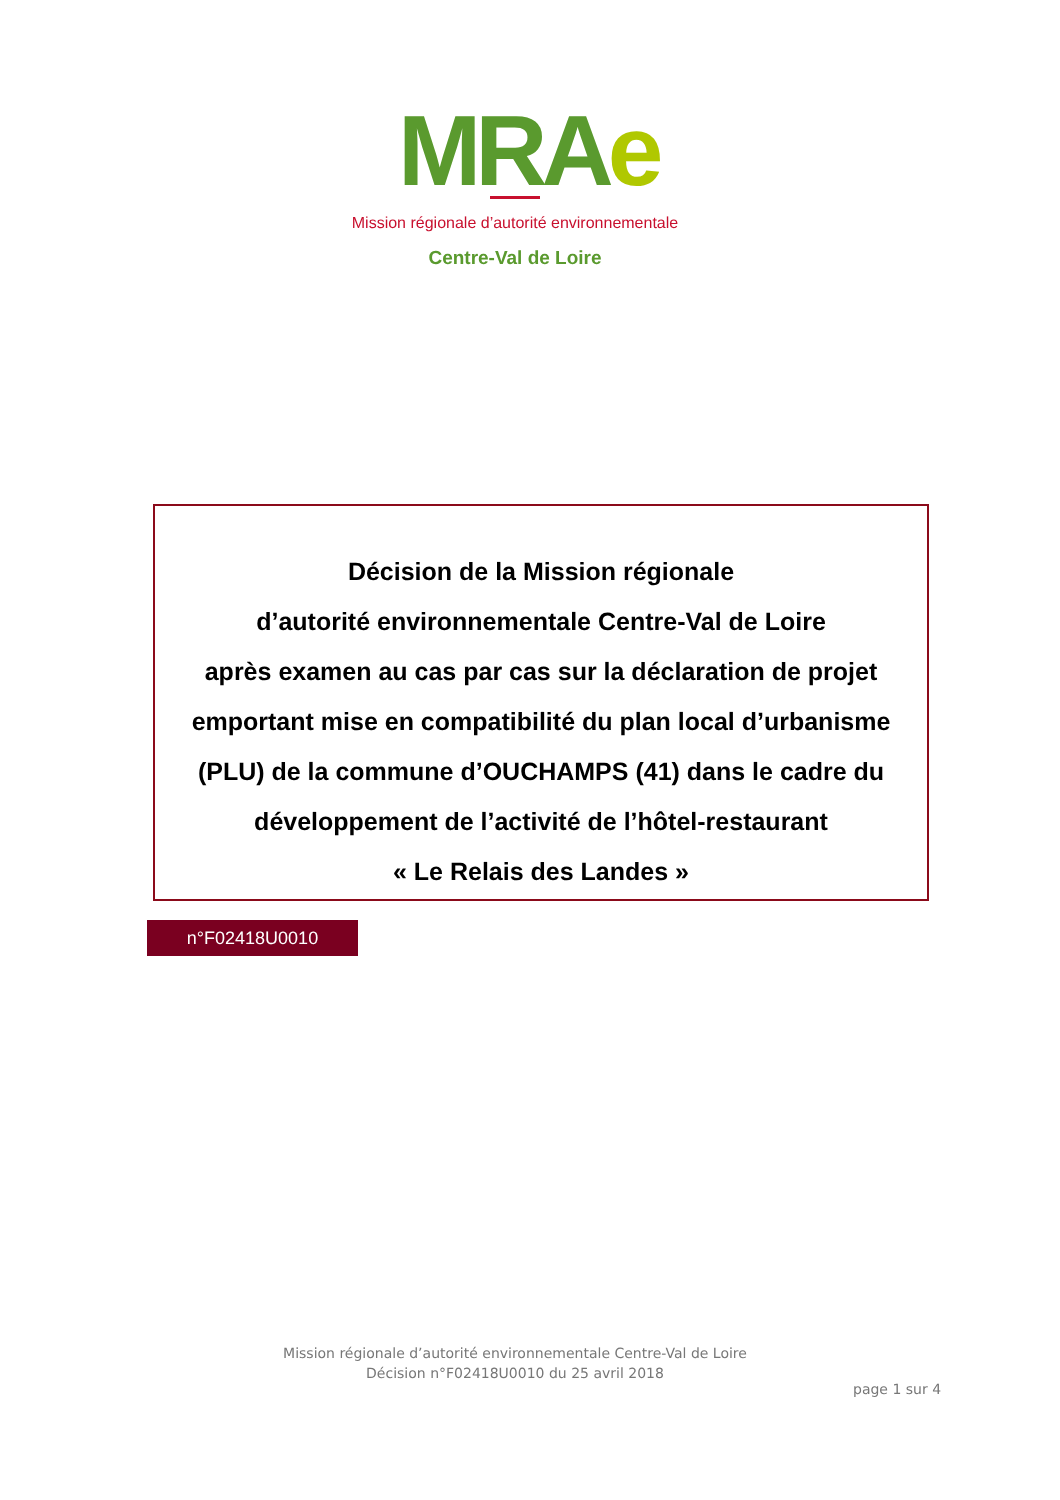MRAe
Mission régionale d’autorité environnementale
Centre-Val de Loire
Décision de la Mission régionale
d’autorité environnementale Centre-Val de Loire
après examen au cas par cas sur la déclaration de projet emportant mise en compatibilité du plan local d’urbanisme (PLU) de la commune d’OUCHAMPS (41) dans le cadre du développement de l’activité de l’hôtel-restaurant
« Le Relais des Landes »
n°F02418U0010
Mission régionale d’autorité environnementale Centre-Val de Loire
Décision n°F02418U0010 du 25 avril 2018
page 1 sur 4